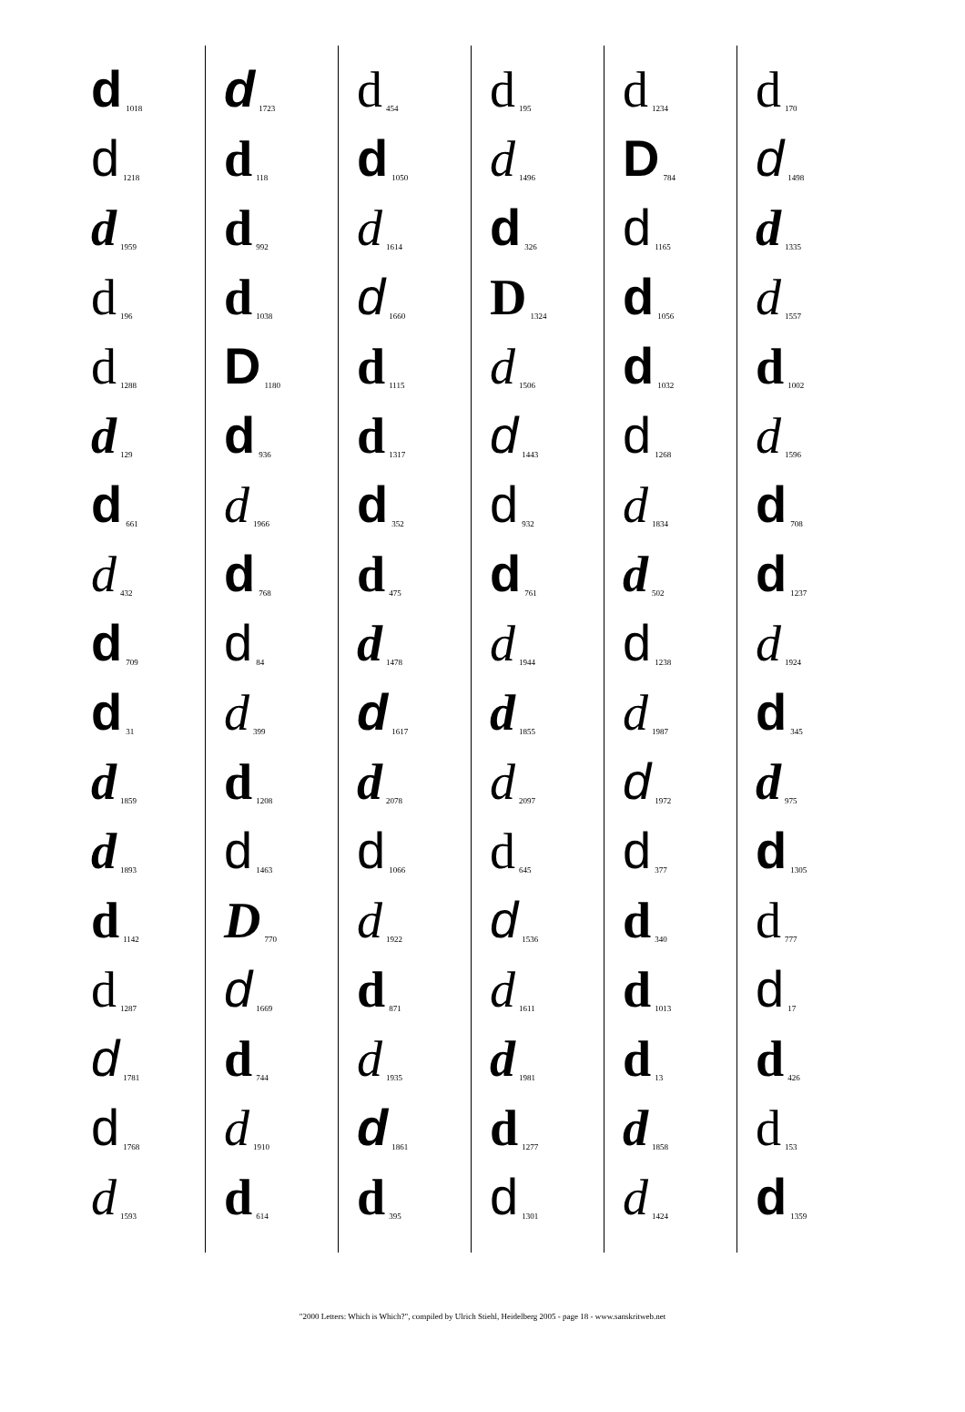d 1018
d 1218
d 1959
d 196
d 1288
d 129
d 661
d 432
d 709
d 31
d 1859
d 1893
d 1142
d 1287
d 1781
d 1768
d 1593
d 1723
d 118
d 992
d 1038
D 1180
d 936
d 1966
d 768
d 84
d 399
d 1208
d 1463
D 770
d 1669
d 744
d 1910
d 614
d 454
d 1050
d 1614
d 1660
d 1115
d 1317
d 352
d 475
d 1478
d 1617
d 2078
d 1066
d 1922
d 871
d 1935
d 1861
d 395
d 195
d 1496
d 326
D 1324
d 1506
d 1443
d 932
d 761
d 1944
d 1855
d 2097
d 645
d 1536
d 1611
d 1981
d 1277
d 1301
d 1234
D 784
d 1165
d 1056
d 1032
d 1268
d 1834
d 502
d 1238
d 1987
d 1972
d 377
d 340
d 1013
d 13
d 1858
d 1424
d 170
d 1498
d 1335
d 1557
d 1002
d 1596
d 708
d 1237
d 1924
d 345
d 975
d 1305
d 777
d 17
d 426
d 153
d 1359
"2000 Letters: Which is Which?", compiled by Ulrich Stiehl, Heidelberg 2005 - page 18 - www.sanskritweb.net